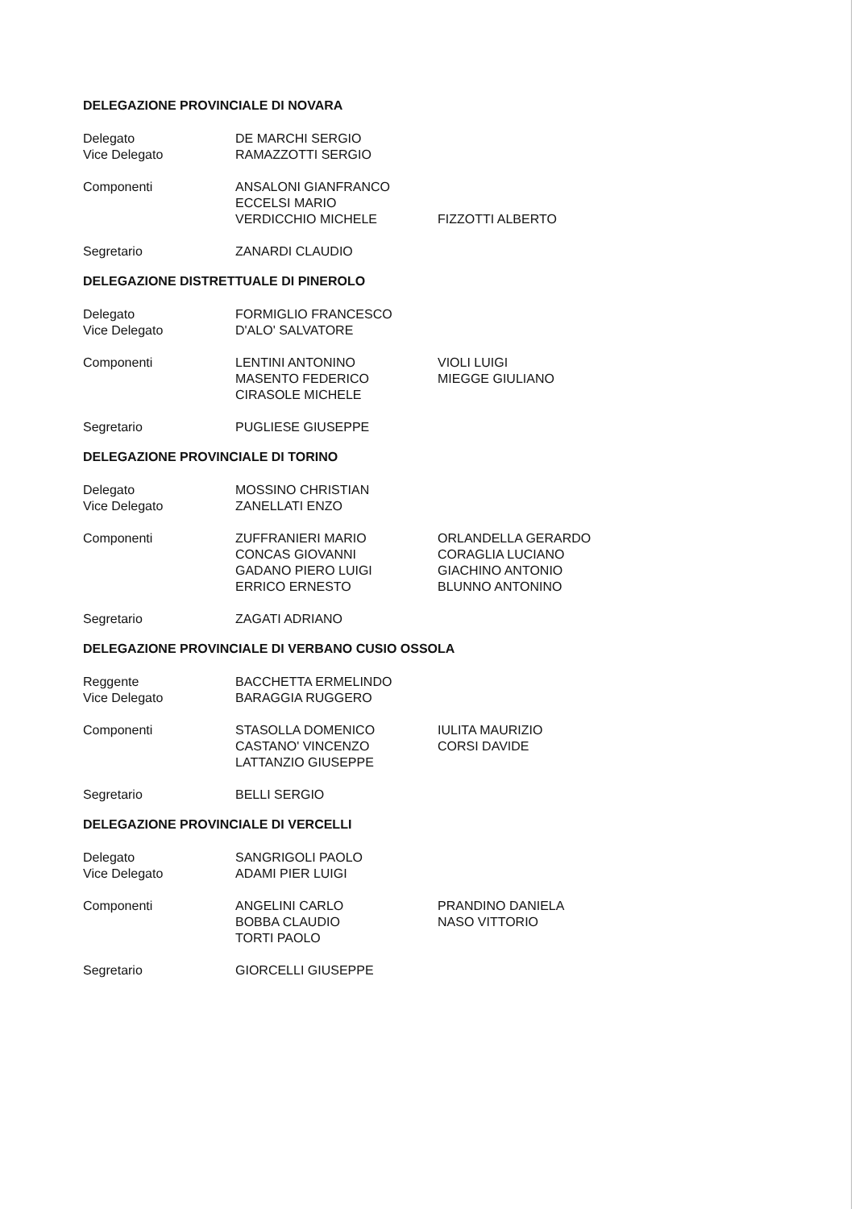DELEGAZIONE PROVINCIALE DI NOVARA
| Delegato | DE MARCHI SERGIO | |
| Vice Delegato | RAMAZZOTTI SERGIO | |
| Componenti | ANSALONI GIANFRANCO | |
| | ECCELSI MARIO | |
| | VERDICCHIO MICHELE | FIZZOTTI ALBERTO |
| Segretario | ZANARDI CLAUDIO | |
DELEGAZIONE DISTRETTUALE DI PINEROLO
| Delegato | FORMIGLIO FRANCESCO | |
| Vice Delegato | D'ALO' SALVATORE | |
| Componenti | LENTINI ANTONINO | VIOLI LUIGI |
| | MASENTO FEDERICO | MIEGGE GIULIANO |
| | CIRASOLE MICHELE | |
| Segretario | PUGLIESE GIUSEPPE | |
DELEGAZIONE PROVINCIALE DI TORINO
| Delegato | MOSSINO CHRISTIAN | |
| Vice Delegato | ZANELLATI ENZO | |
| Componenti | ZUFFRANIERI MARIO | ORLANDELLA GERARDO |
| | CONCAS GIOVANNI | CORAGLIA LUCIANO |
| | GADANO PIERO LUIGI | GIACHINO ANTONIO |
| | ERRICO ERNESTO | BLUNNO ANTONINO |
| Segretario | ZAGATI ADRIANO | |
DELEGAZIONE PROVINCIALE DI VERBANO CUSIO OSSOLA
| Reggente | BACCHETTA ERMELINDO | |
| Vice Delegato | BARAGGIA RUGGERO | |
| Componenti | STASOLLA DOMENICO | IULITA MAURIZIO |
| | CASTANO' VINCENZO | CORSI DAVIDE |
| | LATTANZIO GIUSEPPE | |
| Segretario | BELLI SERGIO | |
DELEGAZIONE PROVINCIALE DI VERCELLI
| Delegato | SANGRIGOLI PAOLO | |
| Vice Delegato | ADAMI PIER LUIGI | |
| Componenti | ANGELINI CARLO | PRANDINO DANIELA |
| | BOBBA CLAUDIO | NASO VITTORIO |
| | TORTI PAOLO | |
| Segretario | GIORCELLI GIUSEPPE | |